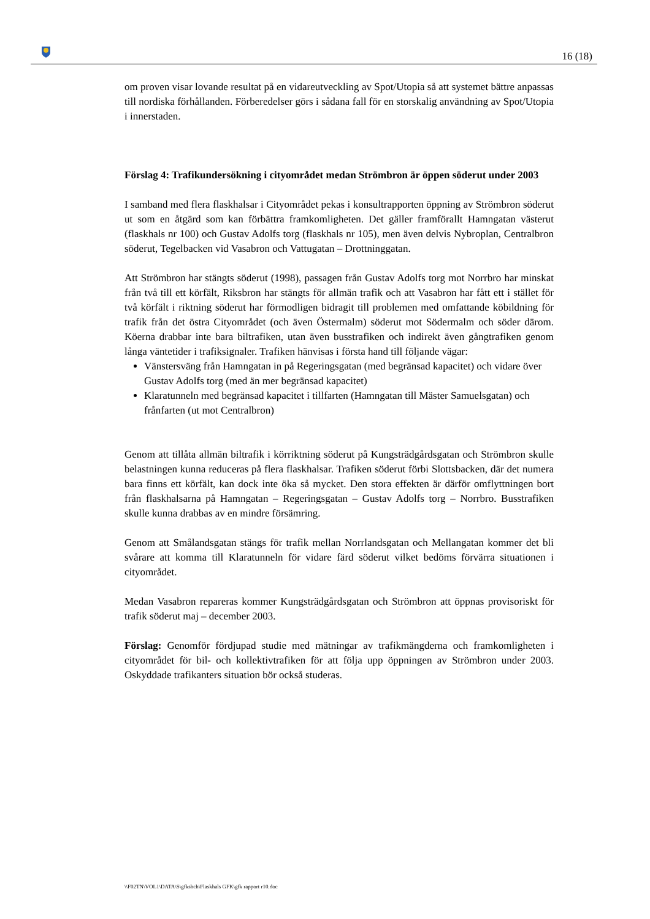16 (18)
om proven visar lovande resultat på en vidareutveckling av Spot/Utopia så att systemet bättre anpassas till nordiska förhållanden. Förberedelser görs i sådana fall för en storskalig användning av Spot/Utopia i innerstaden.
Förslag 4: Trafikundersökning i cityområdet medan Strömbron är öppen söderut under 2003
I samband med flera flaskhalsar i Cityområdet pekas i konsultrapporten öppning av Strömbron söderut ut som en åtgärd som kan förbättra framkomligheten. Det gäller framförallt Hamngatan västerut (flaskhals nr 100) och Gustav Adolfs torg (flaskhals nr 105), men även delvis Nybroplan, Centralbron söderut, Tegelbacken vid Vasabron och Vattugatan – Drottninggatan.
Att Strömbron har stängts söderut (1998), passagen från Gustav Adolfs torg mot Norrbro har minskat från två till ett körfält, Riksbron har stängts för allmän trafik och att Vasabron har fått ett i stället för två körfält i riktning söderut har förmodligen bidragit till problemen med omfattande köbildning för trafik från det östra Cityområdet (och även Östermalm) söderut mot Södermalm och söder därom. Köerna drabbar inte bara biltrafiken, utan även busstrafiken och indirekt även gångtrafiken genom långa väntetider i trafiksignaler. Trafiken hänvisas i första hand till följande vägar:
Vänstersväng från Hamngatan in på Regeringsgatan (med begränsad kapacitet) och vidare över Gustav Adolfs torg (med än mer begränsad kapacitet)
Klaratunneln med begränsad kapacitet i tillfarten (Hamngatan till Mäster Samuelsgatan) och frånfarten (ut mot Centralbron)
Genom att tillåta allmän biltrafik i körriktning söderut på Kungsträdgårdsgatan och Strömbron skulle belastningen kunna reduceras på flera flaskhalsar. Trafiken söderut förbi Slottsbacken, där det numera bara finns ett körfält, kan dock inte öka så mycket. Den stora effekten är därför omflyttningen bort från flaskhalsarna på Hamngatan – Regeringsgatan – Gustav Adolfs torg – Norrbro. Busstrafiken skulle kunna drabbas av en mindre försämring.
Genom att Smålandsgatan stängs för trafik mellan Norrlandsgatan och Mellangatan kommer det bli svårare att komma till Klaratunneln för vidare färd söderut vilket bedöms förvärra situationen i cityområdet.
Medan Vasabron repareras kommer Kungsträdgårdsgatan och Strömbron att öppnas provisoriskt för trafik söderut maj – december 2003.
Förslag: Genomför fördjupad studie med mätningar av trafikmängderna och framkomligheten i cityområdet för bil- och kollektivtrafiken för att följa upp öppningen av Strömbron under 2003. Oskyddade trafikanters situation bör också studeras.
\\F02TN\VOL1\DATA\S\gfkshch\Flaskhals GFK\gfk rapport r10.doc